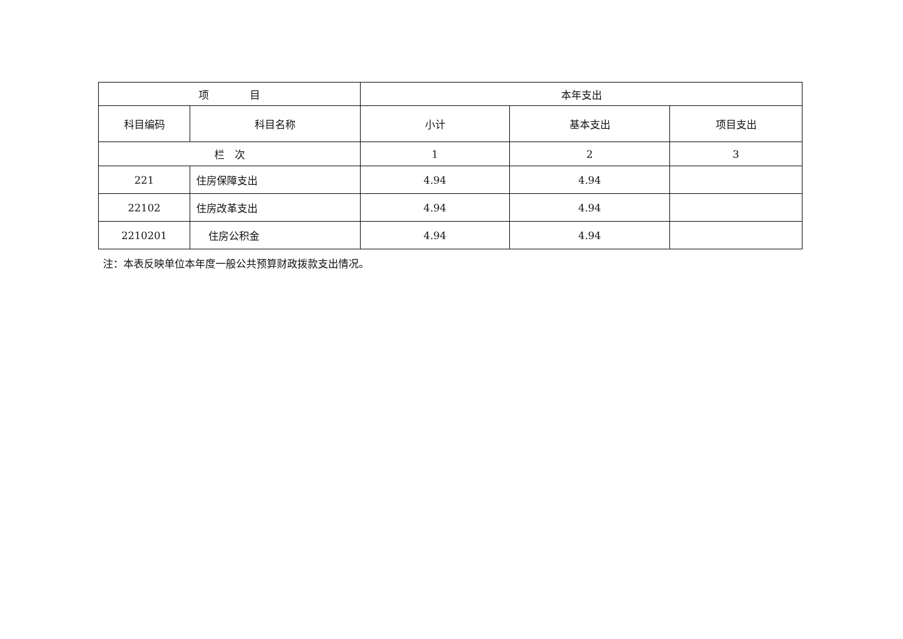| 项 目 | | 本年支出 | | |
| --- | --- | --- | --- | --- |
| 科目编码 | 科目名称 | 小计 | 基本支出 | 项目支出 |
| 栏 次 | | 1 | 2 | 3 |
| 221 | 住房保障支出 | 4.94 | 4.94 | |
| 22102 | 住房改革支出 | 4.94 | 4.94 | |
| 2210201 | 住房公积金 | 4.94 | 4.94 | |
注：本表反映单位本年度一般公共预算财政拨款支出情况。